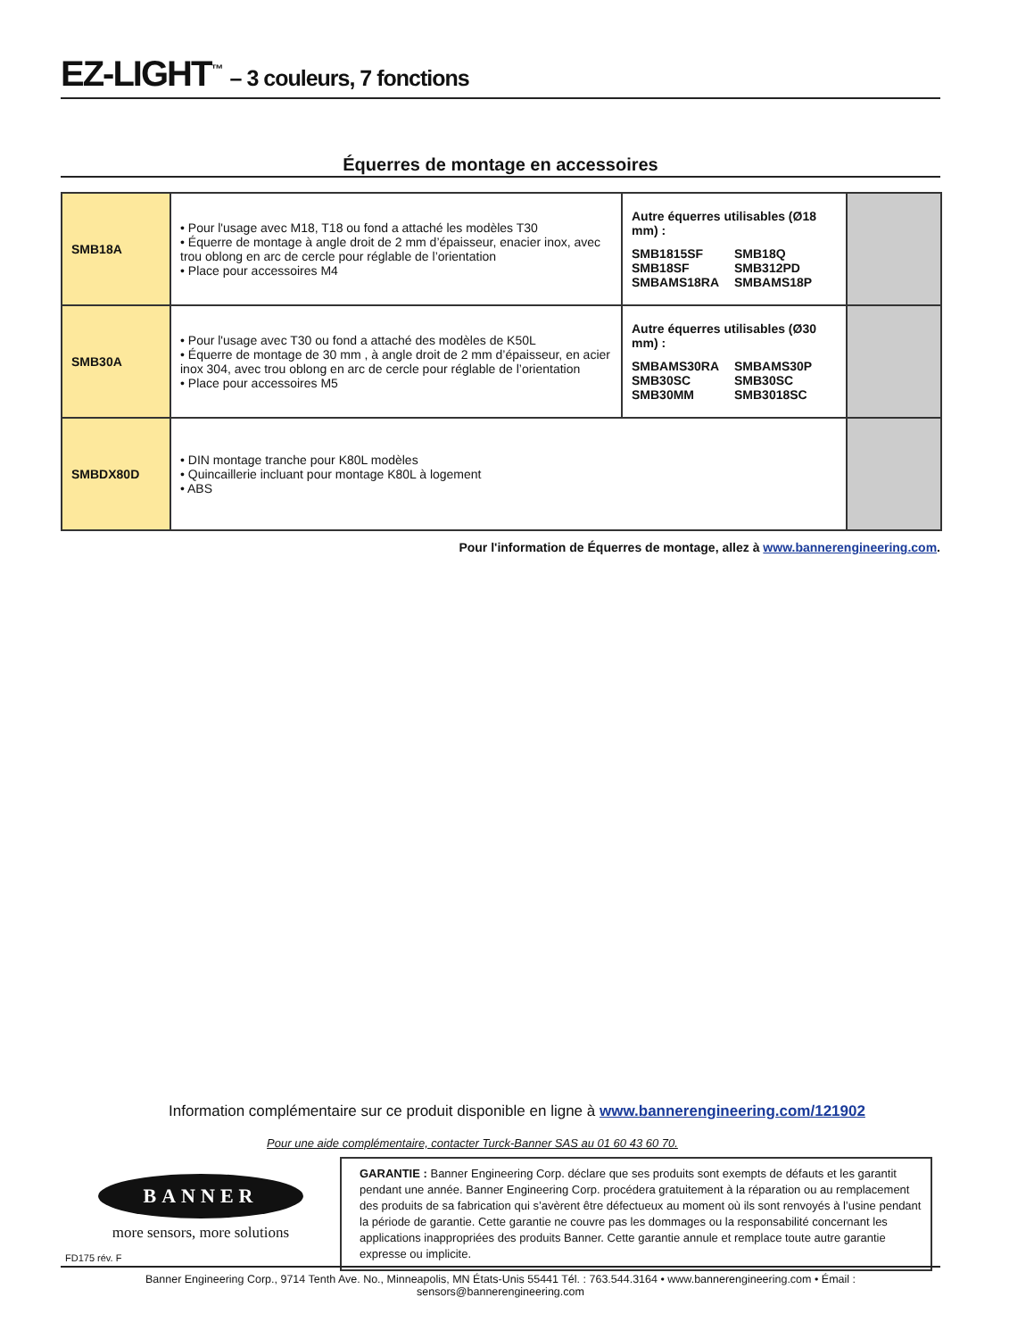EZ-LIGHT<sup>™</sup> – 3 couleurs, 7 fonctions
Équerres de montage en accessoires
| SMB18A | • Pour l'usage avec M18, T18 ou fond a attaché les modèles T30 • Équerre de montage à angle droit de 2 mm d’épaisseur, enacier inox, avec trou oblong en arc de cercle pour réglable de l’orientation • Place pour accessoires M4 | Autre équerres utilisables (Ø18 mm) : SMB1815SF SMB18Q SMB18SF SMB312PD SMBAMS18RA SMBAMS18P | |
| SMB30A | • Pour l'usage avec T30 ou fond a attaché des modèles de K50L • Équerre de montage de 30 mm , à angle droit de 2 mm d’épaisseur, en acier inox 304, avec trou oblong en arc de cercle pour réglable de l’orientation • Place pour accessoires M5 | Autre équerres utilisables (Ø30 mm) : SMBAMS30RA SMBAMS30P SMB30SC SMB30SC SMB30MM SMB3018SC | |
| SMBDX80D | • DIN montage tranche pour K80L modèles • Quincaillerie incluant pour montage K80L à logement • ABS | | |
Pour l'information de Équerres de montage, allez à www.bannerengineering.com.
Information complémentaire sur ce produit disponible en ligne à www.bannerengineering.com/121902
Pour une aide complémentaire, contacter Turck-Banner SAS au 01 60 43 60 70.
BANNER
more sensors, more solutions
GARANTIE : Banner Engineering Corp. déclare que ses produits sont exempts de défauts et les garantit pendant une année. Banner Engineering Corp. procédera gratuitement à la réparation ou au remplacement des produits de sa fabrication qui s’avèrent être défectueux au moment où ils sont renvoyés à l’usine pendant la période de garantie. Cette garantie ne couvre pas les dommages ou la responsabilité concernant les applications inappropriées des produits Banner. Cette garantie annule et remplace toute autre garantie expresse ou implicite.
FD175 rév. F
Banner Engineering Corp., 9714 Tenth Ave. No., Minneapolis, MN États-Unis 55441 Tél. : 763.544.3164 • www.bannerengineering.com • Émail : sensors@bannerengineering.com